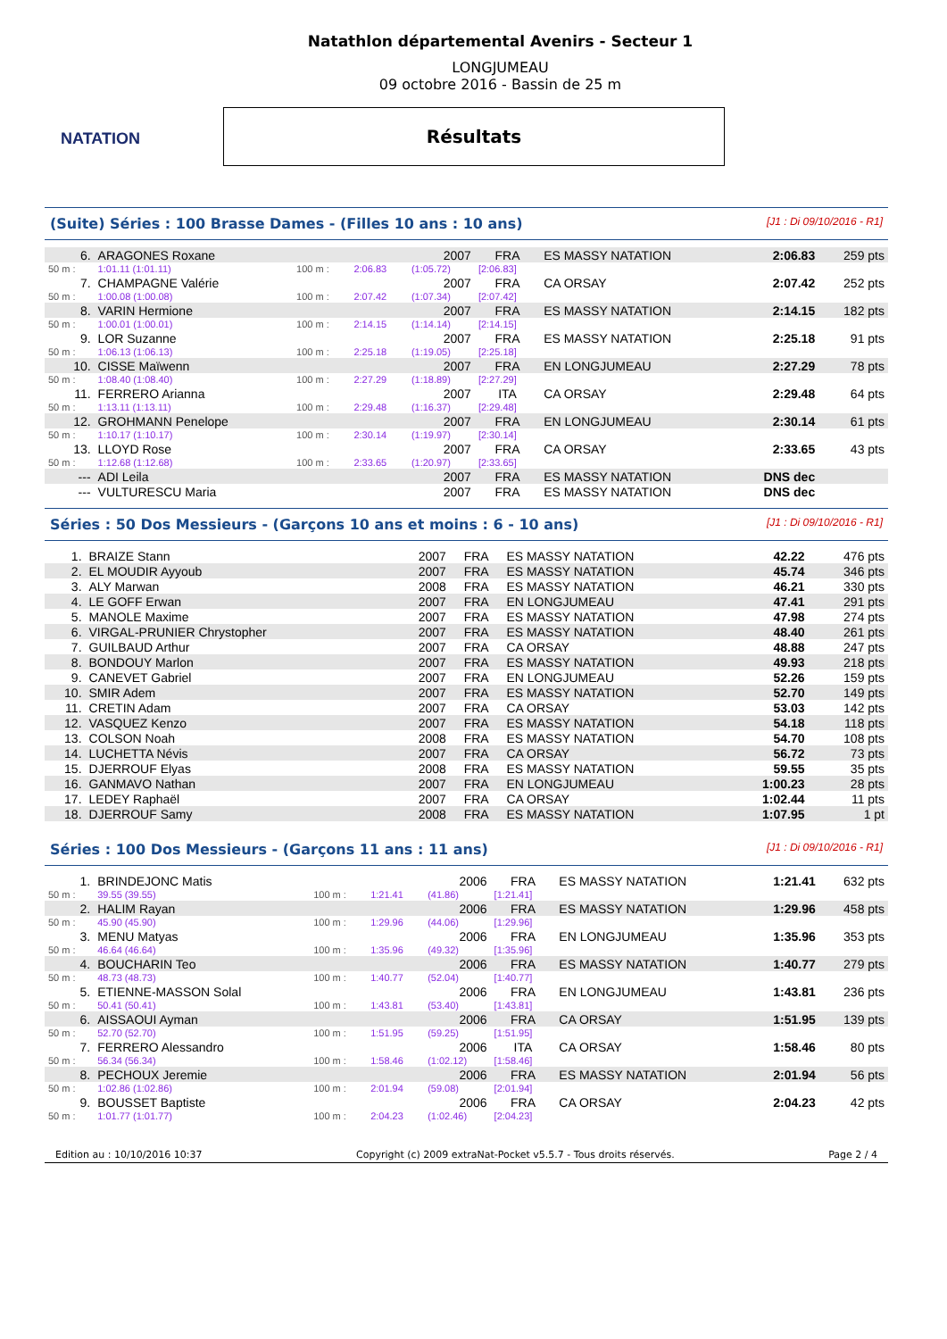NATATION
Natathlon départemental Avenirs - Secteur 1
LONGJUMEAU
09 octobre 2016 - Bassin de 25 m
Résultats
(Suite) Séries : 100 Brasse Dames - (Filles 10 ans : 10 ans) [J1 : Di 09/10/2016 - R1]
| 6. | ARAGONES Roxane | | | 2007 | FRA | ES MASSY NATATION | 2:06.83 | 259 pts |
| 50 m : | 1:01.11 (1:01.11) | 100 m : | 2:06.83 | (1:05.72) | [2:06.83] | | | |
| 7. | CHAMPAGNE Valérie | | | 2007 | FRA | CA ORSAY | 2:07.42 | 252 pts |
| 50 m : | 1:00.08 (1:00.08) | 100 m : | 2:07.42 | (1:07.34) | [2:07.42] | | | |
| 8. | VARIN Hermione | | | 2007 | FRA | ES MASSY NATATION | 2:14.15 | 182 pts |
| 50 m : | 1:00.01 (1:00.01) | 100 m : | 2:14.15 | (1:14.14) | [2:14.15] | | | |
| 9. | LOR Suzanne | | | 2007 | FRA | ES MASSY NATATION | 2:25.18 | 91 pts |
| 50 m : | 1:06.13 (1:06.13) | 100 m : | 2:25.18 | (1:19.05) | [2:25.18] | | | |
| 10. | CISSE Maïwenn | | | 2007 | FRA | EN LONGJUMEAU | 2:27.29 | 78 pts |
| 50 m : | 1:08.40 (1:08.40) | 100 m : | 2:27.29 | (1:18.89) | [2:27.29] | | | |
| 11. | FERRERO Arianna | | | 2007 | ITA | CA ORSAY | 2:29.48 | 64 pts |
| 50 m : | 1:13.11 (1:13.11) | 100 m : | 2:29.48 | (1:16.37) | [2:29.48] | | | |
| 12. | GROHMANN Penelope | | | 2007 | FRA | EN LONGJUMEAU | 2:30.14 | 61 pts |
| 50 m : | 1:10.17 (1:10.17) | 100 m : | 2:30.14 | (1:19.97) | [2:30.14] | | | |
| 13. | LLOYD Rose | | | 2007 | FRA | CA ORSAY | 2:33.65 | 43 pts |
| 50 m : | 1:12.68 (1:12.68) | 100 m : | 2:33.65 | (1:20.97) | [2:33.65] | | | |
| --- | ADI Leila | | | 2007 | FRA | ES MASSY NATATION | DNS dec | |
| --- | VULTURESCU Maria | | | 2007 | FRA | ES MASSY NATATION | DNS dec | |
Séries : 50 Dos Messieurs - (Garçons 10 ans et moins : 6 - 10 ans) [J1 : Di 09/10/2016 - R1]
| 1. | BRAIZE Stann | 2007 | FRA | ES MASSY NATATION | 42.22 | 476 pts |
| 2. | EL MOUDIR Ayyoub | 2007 | FRA | ES MASSY NATATION | 45.74 | 346 pts |
| 3. | ALY Marwan | 2008 | FRA | ES MASSY NATATION | 46.21 | 330 pts |
| 4. | LE GOFF Erwan | 2007 | FRA | EN LONGJUMEAU | 47.41 | 291 pts |
| 5. | MANOLE Maxime | 2007 | FRA | ES MASSY NATATION | 47.98 | 274 pts |
| 6. | VIRGAL-PRUNIER Chrystopher | 2007 | FRA | ES MASSY NATATION | 48.40 | 261 pts |
| 7. | GUILBAUD Arthur | 2007 | FRA | CA ORSAY | 48.88 | 247 pts |
| 8. | BONDOUY Marlon | 2007 | FRA | ES MASSY NATATION | 49.93 | 218 pts |
| 9. | CANEVET Gabriel | 2007 | FRA | EN LONGJUMEAU | 52.26 | 159 pts |
| 10. | SMIR Adem | 2007 | FRA | ES MASSY NATATION | 52.70 | 149 pts |
| 11. | CRETIN Adam | 2007 | FRA | CA ORSAY | 53.03 | 142 pts |
| 12. | VASQUEZ Kenzo | 2007 | FRA | ES MASSY NATATION | 54.18 | 118 pts |
| 13. | COLSON Noah | 2008 | FRA | ES MASSY NATATION | 54.70 | 108 pts |
| 14. | LUCHETTA Névis | 2007 | FRA | CA ORSAY | 56.72 | 73 pts |
| 15. | DJERROUF Elyas | 2008 | FRA | ES MASSY NATATION | 59.55 | 35 pts |
| 16. | GANMAVO Nathan | 2007 | FRA | EN LONGJUMEAU | 1:00.23 | 28 pts |
| 17. | LEDEY Raphaël | 2007 | FRA | CA ORSAY | 1:02.44 | 11 pts |
| 18. | DJERROUF Samy | 2008 | FRA | ES MASSY NATATION | 1:07.95 | 1 pt |
Séries : 100 Dos Messieurs - (Garçons 11 ans : 11 ans) [J1 : Di 09/10/2016 - R1]
| 1. | BRINDEJONC Matis | | | 2006 | FRA | ES MASSY NATATION | 1:21.41 | 632 pts |
| 50 m : | 39.55 (39.55) | 100 m : | 1:21.41 | (41.86) | [1:21.41] | | | |
| 2. | HALIM Rayan | | | 2006 | FRA | ES MASSY NATATION | 1:29.96 | 458 pts |
| 50 m : | 45.90 (45.90) | 100 m : | 1:29.96 | (44.06) | [1:29.96] | | | |
| 3. | MENU Matyas | | | 2006 | FRA | EN LONGJUMEAU | 1:35.96 | 353 pts |
| 50 m : | 46.64 (46.64) | 100 m : | 1:35.96 | (49.32) | [1:35.96] | | | |
| 4. | BOUCHARIN Teo | | | 2006 | FRA | ES MASSY NATATION | 1:40.77 | 279 pts |
| 50 m : | 48.73 (48.73) | 100 m : | 1:40.77 | (52.04) | [1:40.77] | | | |
| 5. | ETIENNE-MASSON Solal | | | 2006 | FRA | EN LONGJUMEAU | 1:43.81 | 236 pts |
| 50 m : | 50.41 (50.41) | 100 m : | 1:43.81 | (53.40) | [1:43.81] | | | |
| 6. | AISSAOUI Ayman | | | 2006 | FRA | CA ORSAY | 1:51.95 | 139 pts |
| 50 m : | 52.70 (52.70) | 100 m : | 1:51.95 | (59.25) | [1:51.95] | | | |
| 7. | FERRERO Alessandro | | | 2006 | ITA | CA ORSAY | 1:58.46 | 80 pts |
| 50 m : | 56.34 (56.34) | 100 m : | 1:58.46 | (1:02.12) | [1:58.46] | | | |
| 8. | PECHOUX Jeremie | | | 2006 | FRA | ES MASSY NATATION | 2:01.94 | 56 pts |
| 50 m : | 1:02.86 (1:02.86) | 100 m : | 2:01.94 | (59.08) | [2:01.94] | | | |
| 9. | BOUSSET Baptiste | | | 2006 | FRA | CA ORSAY | 2:04.23 | 42 pts |
| 50 m : | 1:01.77 (1:01.77) | 100 m : | 2:04.23 | (1:02.46) | [2:04.23] | | | |
Edition au : 10/10/2016 10:37 Copyright (c) 2009 extraNat-Pocket v5.5.7 - Tous droits réservés. Page 2 / 4